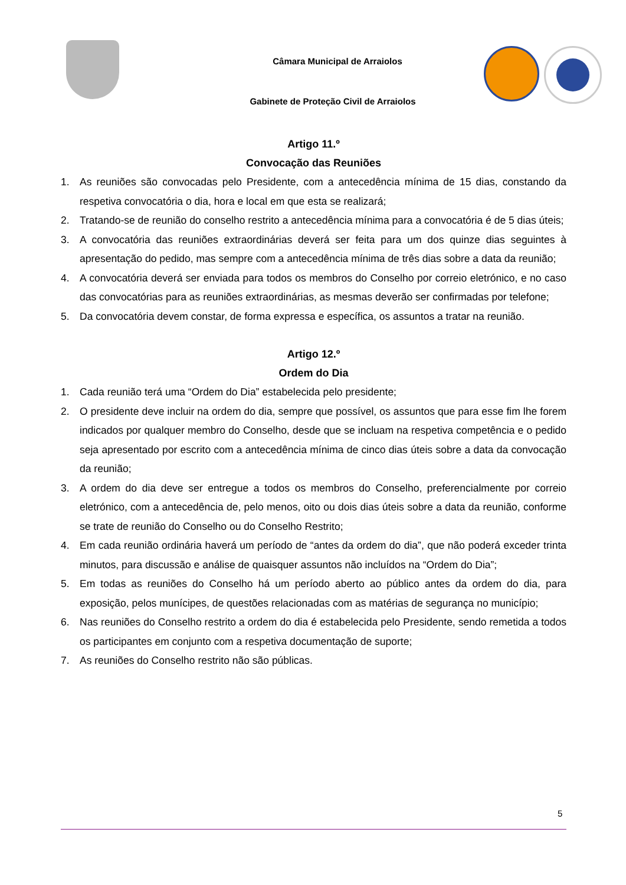Câmara Municipal de Arraiolos
Gabinete de Proteção Civil de Arraiolos
Artigo 11.º
Convocação das Reuniões
1. As reuniões são convocadas pelo Presidente, com a antecedência mínima de 15 dias, constando da respetiva convocatória o dia, hora e local em que esta se realizará;
2. Tratando-se de reunião do conselho restrito a antecedência mínima para a convocatória é de 5 dias úteis;
3. A convocatória das reuniões extraordinárias deverá ser feita para um dos quinze dias seguintes à apresentação do pedido, mas sempre com a antecedência mínima de três dias sobre a data da reunião;
4. A convocatória deverá ser enviada para todos os membros do Conselho por correio eletrónico, e no caso das convocatórias para as reuniões extraordinárias, as mesmas deverão ser confirmadas por telefone;
5. Da convocatória devem constar, de forma expressa e específica, os assuntos a tratar na reunião.
Artigo 12.º
Ordem do Dia
1. Cada reunião terá uma “Ordem do Dia” estabelecida pelo presidente;
2. O presidente deve incluir na ordem do dia, sempre que possível, os assuntos que para esse fim lhe forem indicados por qualquer membro do Conselho, desde que se incluam na respetiva competência e o pedido seja apresentado por escrito com a antecedência mínima de cinco dias úteis sobre a data da convocação da reunião;
3. A ordem do dia deve ser entregue a todos os membros do Conselho, preferencialmente por correio eletrónico, com a antecedência de, pelo menos, oito ou dois dias úteis sobre a data da reunião, conforme se trate de reunião do Conselho ou do Conselho Restrito;
4. Em cada reunião ordinária haverá um período de “antes da ordem do dia”, que não poderá exceder trinta minutos, para discussão e análise de quaisquer assuntos não incluídos na “Ordem do Dia”;
5. Em todas as reuniões do Conselho há um período aberto ao público antes da ordem do dia, para exposição, pelos munícipes, de questões relacionadas com as matérias de segurança no município;
6. Nas reuniões do Conselho restrito a ordem do dia é estabelecida pelo Presidente, sendo remetida a todos os participantes em conjunto com a respetiva documentação de suporte;
7. As reuniões do Conselho restrito não são públicas.
5